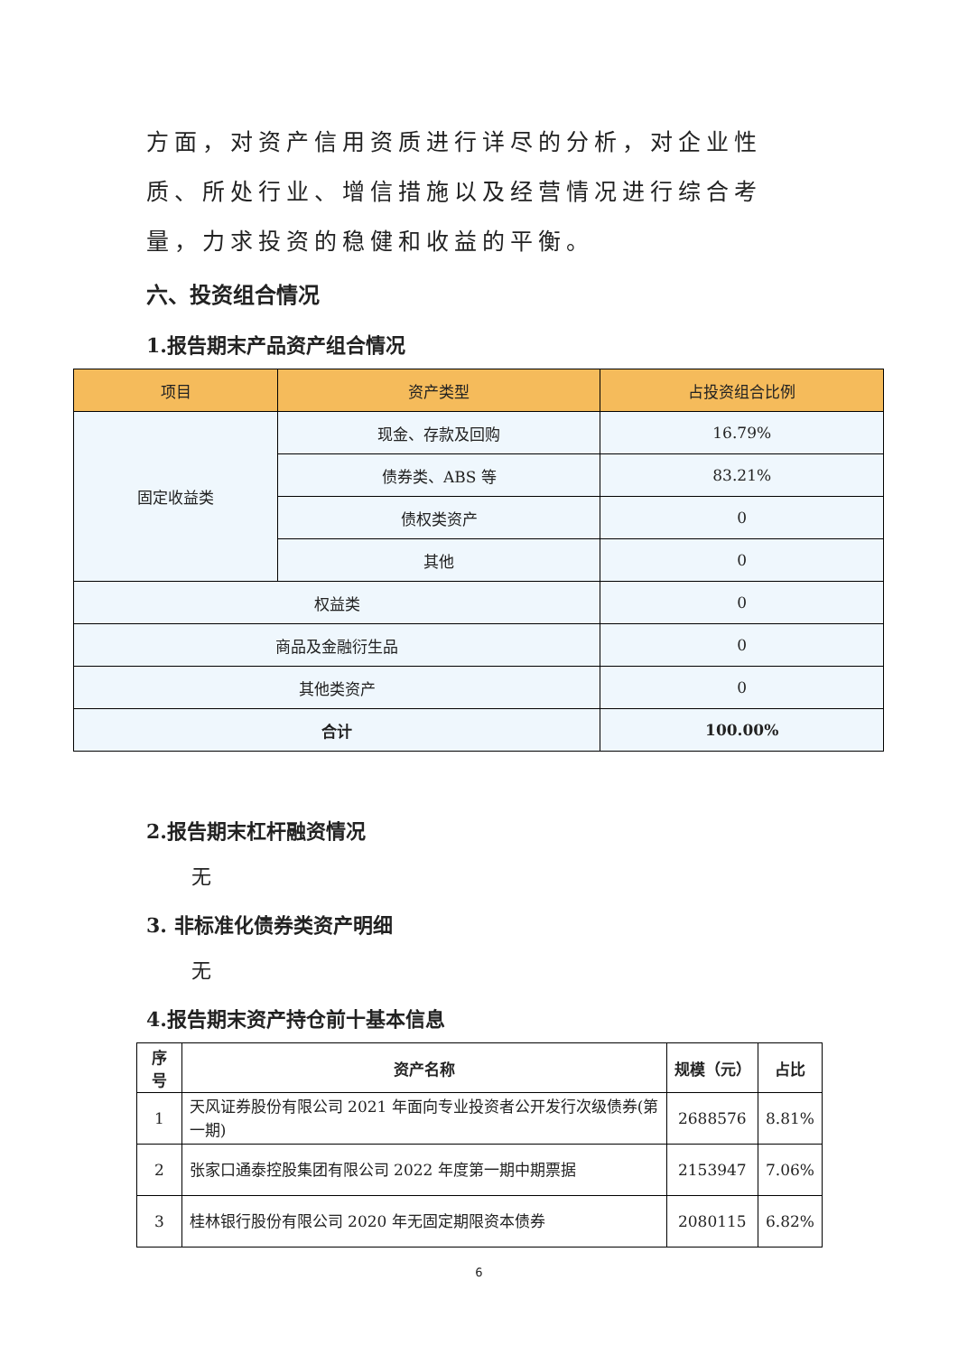方面，对资产信用资质进行详尽的分析，对企业性质、所处行业、增信措施以及经营情况进行综合考量，力求投资的稳健和收益的平衡。
六、投资组合情况
1.报告期末产品资产组合情况
| 项目 | 资产类型 | 占投资组合比例 |
| --- | --- | --- |
| 固定收益类 | 现金、存款及回购 | 16.79% |
| | 债券类、ABS 等 | 83.21% |
| | 债权类资产 | 0 |
| | 其他 | 0 |
| 权益类 | | 0 |
| 商品及金融衍生品 | | 0 |
| 其他类资产 | | 0 |
| 合计 | | 100.00% |
2.报告期末杠杆融资情况
无
3. 非标准化债券类资产明细
无
4.报告期末资产持仓前十基本信息
| 序号 | 资产名称 | 规模（元） | 占比 |
| --- | --- | --- | --- |
| 1 | 天风证券股份有限公司 2021 年面向专业投资者公开发行次级债券(第一期) | 2688576 | 8.81% |
| 2 | 张家口通泰控股集团有限公司 2022 年度第一期中期票据 | 2153947 | 7.06% |
| 3 | 桂林银行股份有限公司 2020 年无固定期限资本债券 | 2080115 | 6.82% |
6